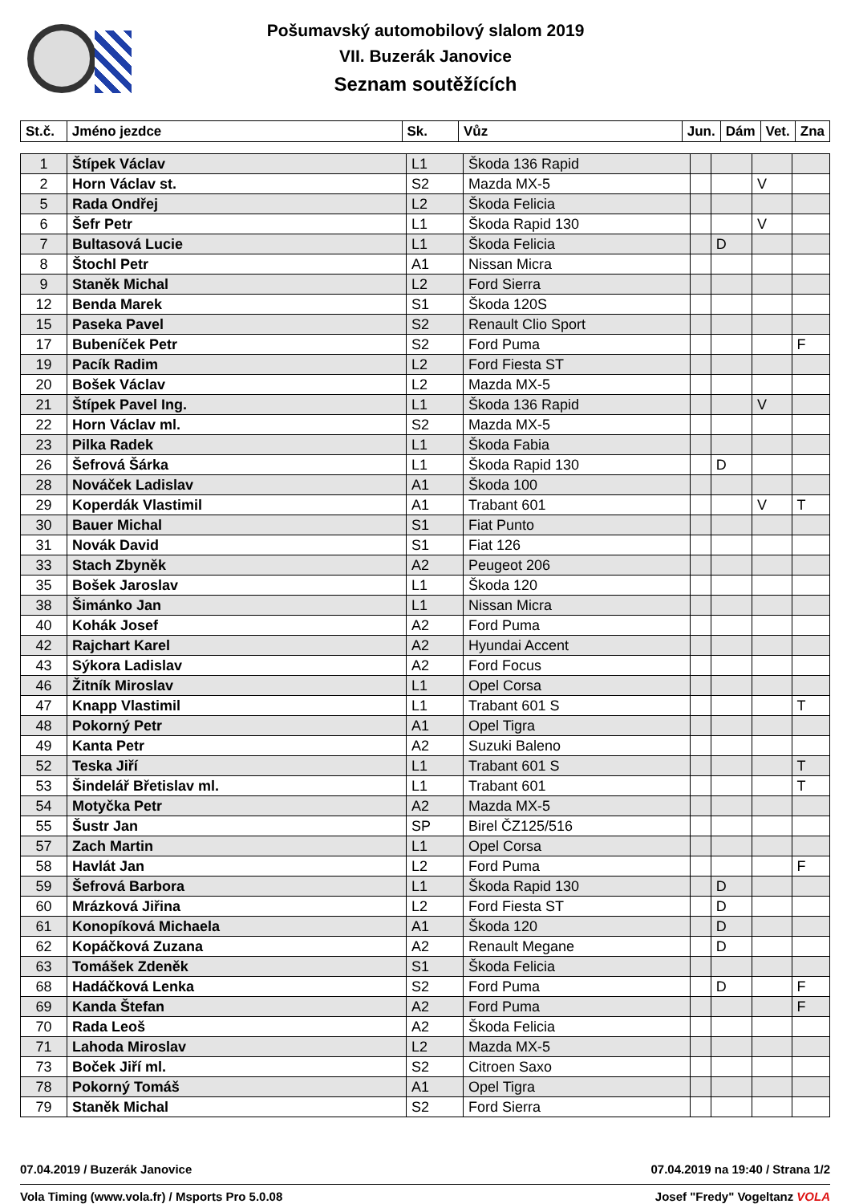Pošumavský automobilový slalom 2019
VII. Buzerák Janovice
Seznam soutěžících
| St.č. | Jméno jezdce | Sk. | Vůz | Jun. | Dám | Vet. | Zna |
| --- | --- | --- | --- | --- | --- | --- | --- |
| 1 | Štípek Václav | L1 | Škoda 136 Rapid | | | | |
| 2 | Horn Václav st. | S2 | Mazda MX-5 | | | V | |
| 5 | Rada Ondřej | L2 | Škoda Felicia | | | | |
| 6 | Šefr Petr | L1 | Škoda Rapid 130 | | | V | |
| 7 | Bultasová Lucie | L1 | Škoda Felicia | | D | | |
| 8 | Štochl Petr | A1 | Nissan Micra | | | | |
| 9 | Staněk Michal | L2 | Ford Sierra | | | | |
| 12 | Benda Marek | S1 | Škoda 120S | | | | |
| 15 | Paseka Pavel | S2 | Renault Clio Sport | | | | |
| 17 | Bubeníček Petr | S2 | Ford Puma | | | | F |
| 19 | Pacík Radim | L2 | Ford Fiesta ST | | | | |
| 20 | Bošek Václav | L2 | Mazda MX-5 | | | | |
| 21 | Štípek Pavel Ing. | L1 | Škoda 136 Rapid | | | V | |
| 22 | Horn Václav ml. | S2 | Mazda MX-5 | | | | |
| 23 | Pilka Radek | L1 | Škoda Fabia | | | | |
| 26 | Šefrová Šárka | L1 | Škoda Rapid 130 | | D | | |
| 28 | Nováček Ladislav | A1 | Škoda 100 | | | | |
| 29 | Koperdák Vlastimil | A1 | Trabant 601 | | | V | T |
| 30 | Bauer Michal | S1 | Fiat Punto | | | | |
| 31 | Novák David | S1 | Fiat 126 | | | | |
| 33 | Stach Zbyněk | A2 | Peugeot 206 | | | | |
| 35 | Bošek Jaroslav | L1 | Škoda 120 | | | | |
| 38 | Šimánko Jan | L1 | Nissan Micra | | | | |
| 40 | Kohák Josef | A2 | Ford Puma | | | | |
| 42 | Rajchart Karel | A2 | Hyundai Accent | | | | |
| 43 | Sýkora Ladislav | A2 | Ford Focus | | | | |
| 46 | Žitník Miroslav | L1 | Opel Corsa | | | | |
| 47 | Knapp Vlastimil | L1 | Trabant 601 S | | | | T |
| 48 | Pokorný Petr | A1 | Opel Tigra | | | | |
| 49 | Kanta Petr | A2 | Suzuki Baleno | | | | |
| 52 | Teska Jiří | L1 | Trabant 601 S | | | | T |
| 53 | Šindelář Břetislav ml. | L1 | Trabant 601 | | | | T |
| 54 | Motyčka Petr | A2 | Mazda MX-5 | | | | |
| 55 | Šustr Jan | SP | Birel ČZ125/516 | | | | |
| 57 | Zach Martin | L1 | Opel Corsa | | | | |
| 58 | Havlát Jan | L2 | Ford Puma | | | | F |
| 59 | Šefrová Barbora | L1 | Škoda Rapid 130 | | D | | |
| 60 | Mrázková Jiřina | L2 | Ford Fiesta ST | | D | | |
| 61 | Konopíková Michaela | A1 | Škoda 120 | | D | | |
| 62 | Kopáčková Zuzana | A2 | Renault Megane | | D | | |
| 63 | Tomášek Zdeněk | S1 | Škoda Felicia | | | | |
| 68 | Hadáčková Lenka | S2 | Ford Puma | | D | | F |
| 69 | Kanda Štefan | A2 | Ford Puma | | | | F |
| 70 | Rada Leoš | A2 | Škoda Felicia | | | | |
| 71 | Lahoda Miroslav | L2 | Mazda MX-5 | | | | |
| 73 | Boček Jiří ml. | S2 | Citroen Saxo | | | | |
| 78 | Pokorný Tomáš | A1 | Opel Tigra | | | | |
| 79 | Staněk Michal | S2 | Ford Sierra | | | | |
07.04.2019 / Buzerák Janovice 07.04.2019 na 19:40 / Strana 1/2
Vola Timing (www.vola.fr) / Msports Pro 5.0.08 Josef "Fredy" Vogeltanz VOLA